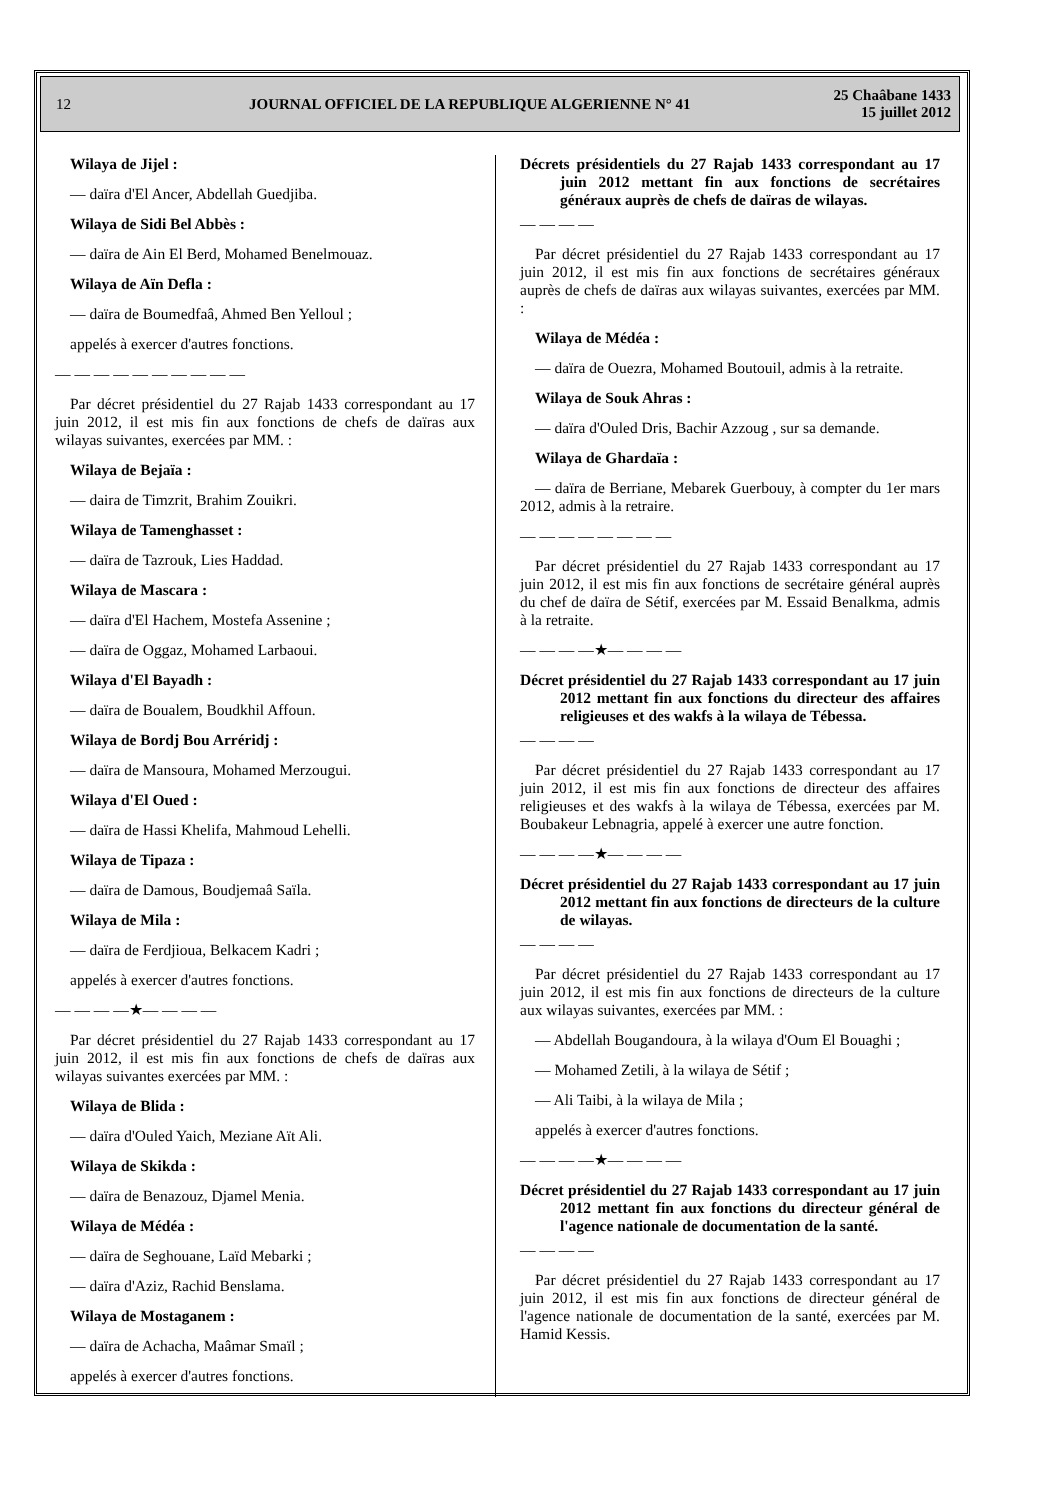12
JOURNAL OFFICIEL DE LA REPUBLIQUE ALGERIENNE N° 41
25 Chaâbane 1433
15 juillet 2012
Wilaya de Jijel :
— daïra d'El Ancer, Abdellah Guedjiba.
Wilaya de Sidi Bel Abbès :
— daïra de Ain El Berd, Mohamed Benelmouaz.
Wilaya de Aïn Defla :
— daïra de Boumedfaâ, Ahmed Ben Yelloul ;
appelés à exercer d'autres fonctions.
— — — — — — — — — —
Par décret présidentiel du 27 Rajab 1433 correspondant au 17 juin 2012, il est mis fin aux fonctions de chefs de daïras aux wilayas suivantes, exercées par MM. :
Wilaya de Bejaïa :
— daira de Timzrit, Brahim Zouikri.
Wilaya de Tamenghasset :
— daïra de Tazrouk, Lies Haddad.
Wilaya de Mascara :
— daïra d'El Hachem, Mostefa Assenine ;
— daïra de Oggaz, Mohamed Larbaoui.
Wilaya d'El Bayadh :
— daïra de Boualem, Boudkhil Affoun.
Wilaya de Bordj Bou Arréridj :
— daïra de Mansoura, Mohamed Merzougui.
Wilaya d'El Oued :
— daïra de Hassi Khelifa, Mahmoud Lehelli.
Wilaya de Tipaza :
— daïra de Damous, Boudjemaâ Saïla.
Wilaya de Mila :
— daïra de Ferdjioua, Belkacem Kadri ;
appelés à exercer d'autres fonctions.
— — — —★— — — —
Par décret présidentiel du 27 Rajab 1433 correspondant au 17 juin 2012, il est mis fin aux fonctions de chefs de daïras aux wilayas suivantes exercées par MM. :
Wilaya de Blida :
— daïra d'Ouled Yaich, Meziane Aït Ali.
Wilaya de Skikda :
— daïra de Benazouz, Djamel Menia.
Wilaya de Médéa :
— daïra de Seghouane, Laïd Mebarki ;
— daïra d'Aziz, Rachid Benslama.
Wilaya de Mostaganem :
— daïra de Achacha, Maâmar Smaïl ;
appelés à exercer d'autres fonctions.
Décrets présidentiels du 27 Rajab 1433 correspondant au 17 juin 2012 mettant fin aux fonctions de secrétaires généraux auprès de chefs de daïras de wilayas.
— — — —
Par décret présidentiel du 27 Rajab 1433 correspondant au 17 juin 2012, il est mis fin aux fonctions de secrétaires généraux auprès de chefs de daïras aux wilayas suivantes, exercées par MM. :
Wilaya de Médéa :
— daïra de Ouezra, Mohamed Boutouil, admis à la retraite.
Wilaya de Souk Ahras :
— daïra d'Ouled Dris, Bachir Azzoug , sur sa demande.
Wilaya de Ghardaïa :
— daïra de Berriane, Mebarek Guerbouy, à compter du 1er mars 2012, admis à la retraire.
— — — — — — — —
Par décret présidentiel du 27 Rajab 1433 correspondant au 17 juin 2012, il est mis fin aux fonctions de secrétaire général auprès du chef de daïra de Sétif, exercées par M. Essaid Benalkma, admis à la retraite.
— — — —★— — — —
Décret présidentiel du 27 Rajab 1433 correspondant au 17 juin 2012 mettant fin aux fonctions du directeur des affaires religieuses et des wakfs à la wilaya de Tébessa.
— — — —
Par décret présidentiel du 27 Rajab 1433 correspondant au 17 juin 2012, il est mis fin aux fonctions de directeur des affaires religieuses et des wakfs à la wilaya de Tébessa, exercées par M. Boubakeur Lebnagria, appelé à exercer une autre fonction.
— — — —★— — — —
Décret présidentiel du 27 Rajab 1433 correspondant au 17 juin 2012 mettant fin aux fonctions de directeurs de la culture de wilayas.
— — — —
Par décret présidentiel du 27 Rajab 1433 correspondant au 17 juin 2012, il est mis fin aux fonctions de directeurs de la culture aux wilayas suivantes, exercées par MM. :
— Abdellah Bougandoura, à la wilaya d'Oum El Bouaghi ;
— Mohamed Zetili, à la wilaya de Sétif ;
— Ali Taibi, à la wilaya de Mila ;
appelés à exercer d'autres fonctions.
— — — —★— — — —
Décret présidentiel du 27 Rajab 1433 correspondant au 17 juin 2012 mettant fin aux fonctions du directeur général de l'agence nationale de documentation de la santé.
— — — —
Par décret présidentiel du 27 Rajab 1433 correspondant au 17 juin 2012, il est mis fin aux fonctions de directeur général de l'agence nationale de documentation de la santé, exercées par M. Hamid Kessis.